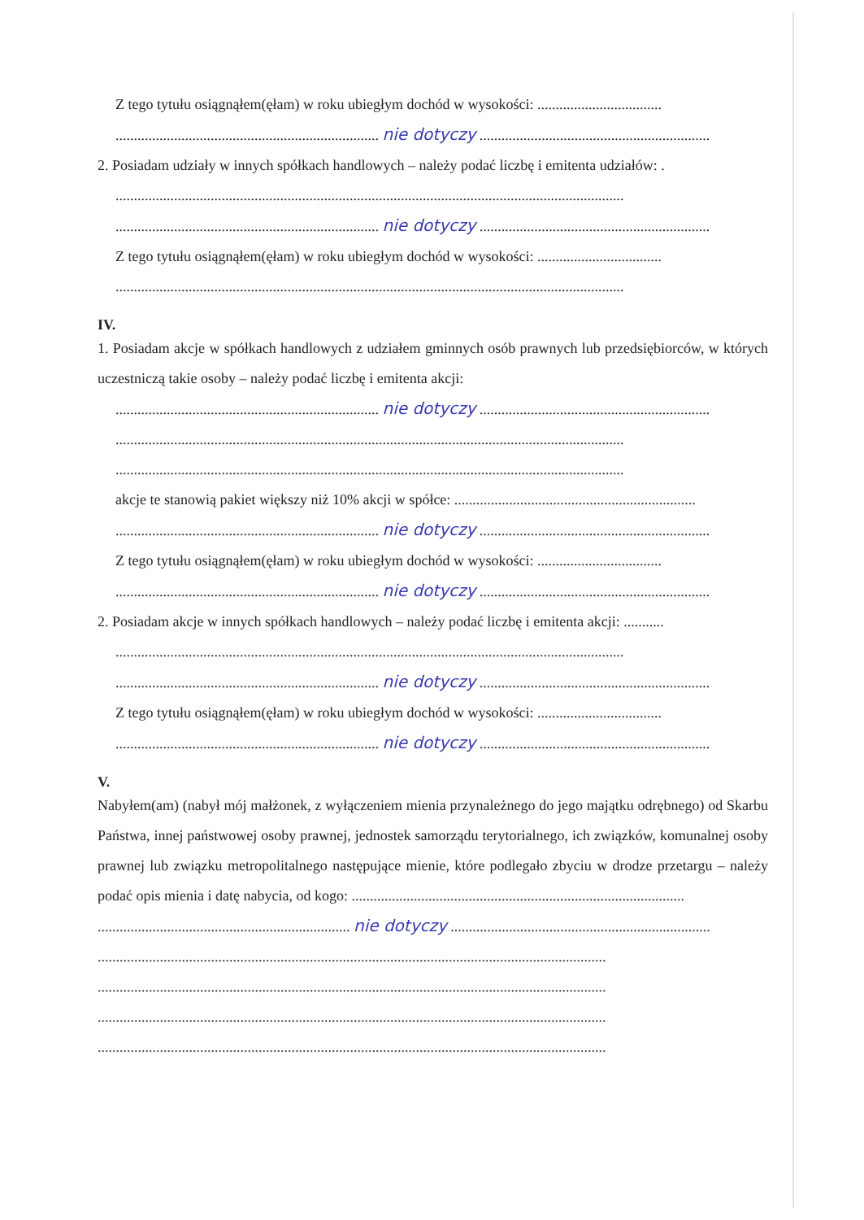Z tego tytułu osiągnąłem(ęłam) w roku ubiegłym dochód w wysokości: ..................................
........................................................................ nie dotyczy ...............................................................
2. Posiadam udziały w innych spółkach handlowych – należy podać liczbę i emitenta udziałów: .
...........................................................................................................................................
........................................................................ nie dotyczy ...............................................................
Z tego tytułu osiągnąłem(ęłam) w roku ubiegłym dochód w wysokości: ..................................
...........................................................................................................................................
IV.
1. Posiadam akcje w spółkach handlowych z udziałem gminnych osób prawnych lub przedsiębiorców, w których uczestniczą takie osoby – należy podać liczbę i emitenta akcji:
........................................................................ nie dotyczy ...............................................................
...........................................................................................................................................
...........................................................................................................................................
akcje te stanowią pakiet większy niż 10% akcji w spółce: ..................................................................
........................................................................ nie dotyczy ...............................................................
Z tego tytułu osiągnąłem(ęłam) w roku ubiegłym dochód w wysokości: ..................................
........................................................................ nie dotyczy ...............................................................
2. Posiadam akcje w innych spółkach handlowych – należy podać liczbę i emitenta akcji: ...........
...........................................................................................................................................
........................................................................ nie dotyczy ...............................................................
Z tego tytułu osiągnąłem(ęłam) w roku ubiegłym dochód w wysokości: ..................................
........................................................................ nie dotyczy ...............................................................
V.
Nabyłem(am) (nabył mój małżonek, z wyłączeniem mienia przynależnego do jego majątku odrębnego) od Skarbu Państwa, innej państwowej osoby prawnej, jednostek samorządu terytorialnego, ich związków, komunalnej osoby prawnej lub związku metropolitalnego następujące mienie, które podlegało zbyciu w drodze przetargu – należy podać opis mienia i datę nabycia, od kogo: ...........................................................................................
..................................................................... nie dotyczy .......................................................................
...........................................................................................................................................
...........................................................................................................................................
...........................................................................................................................................
...........................................................................................................................................